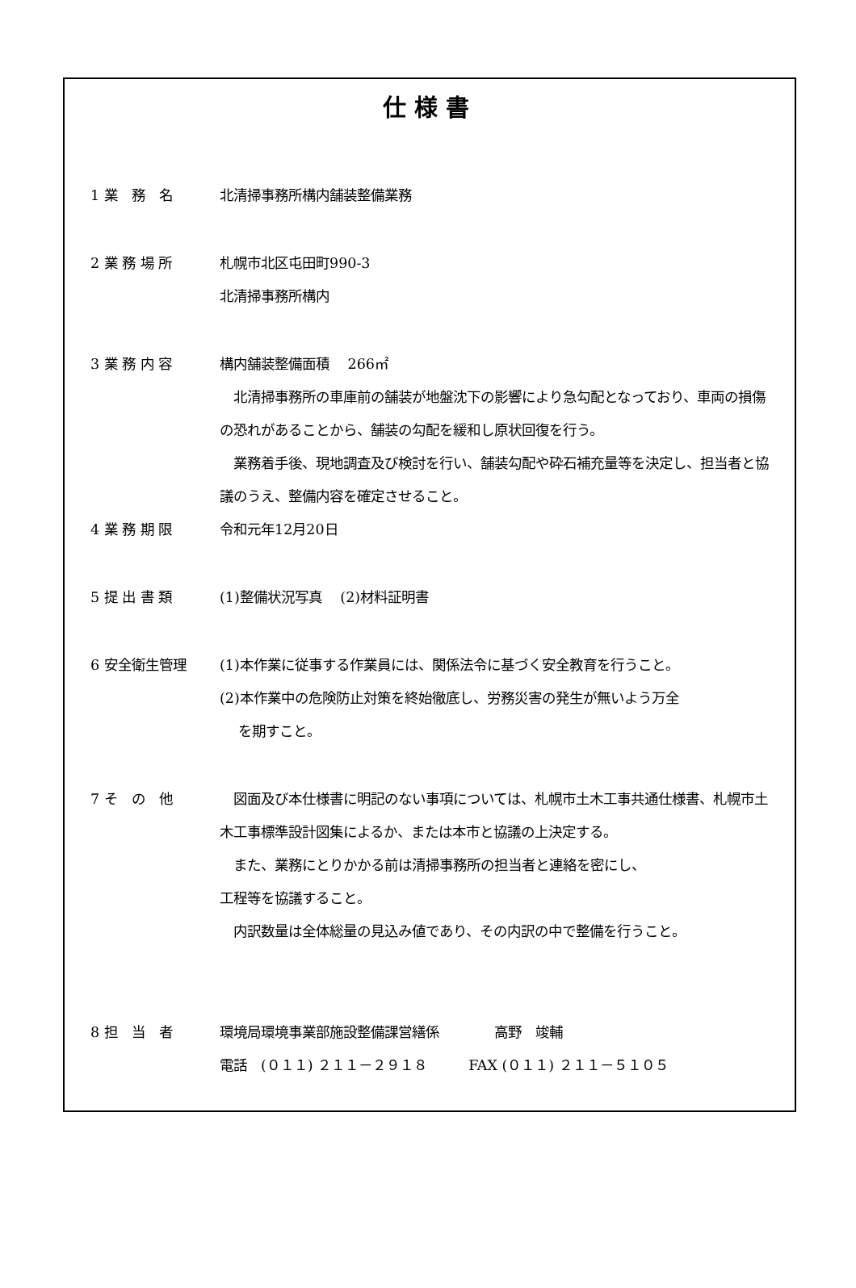仕様書
1 業　務　名 北清掃事務所構内舗装整備業務
2 業 務 場 所 札幌市北区屯田町990-3
北清掃事務所構内
3 業 務 内 容 構内舗装整備面積　 266㎡
　北清掃事務所の車庫前の舗装が地盤沈下の影響により急勾配となっており、車両の損傷の恐れがあることから、舗装の勾配を緩和し原状回復を行う。
　業務着手後、現地調査及び検討を行い、舗装勾配や砕石補充量等を決定し、担当者と協議のうえ、整備内容を確定させること。
4 業 務 期 限 令和元年12月20日
5 提 出 書 類 (1)整備状況写真　 (2)材料証明書
6 安全衛生管理 (1)本作業に従事する作業員には、関係法令に基づく安全教育を行うこと。
(2)本作業中の危険防止対策を終始徹底し、労務災害の発生が無いよう万全
　 を期すこと。
7 そ　の　他 　図面及び本仕様書に明記のない事項については、札幌市土木工事共通仕様書、札幌市土木工事標準設計図集によるか、または本市と協議の上決定する。
　また、業務にとりかかる前は清掃事務所の担当者と連絡を密にし、
工程等を協議すること。
　内訳数量は全体総量の見込み値であり、その内訳の中で整備を行うこと。
8 担　当　者 環境局環境事業部施設整備課営繕係　　　　高野　竣輔
電話　(０１１) ２１１－２９１８　　　FAX (０１１) ２１１－５１０５